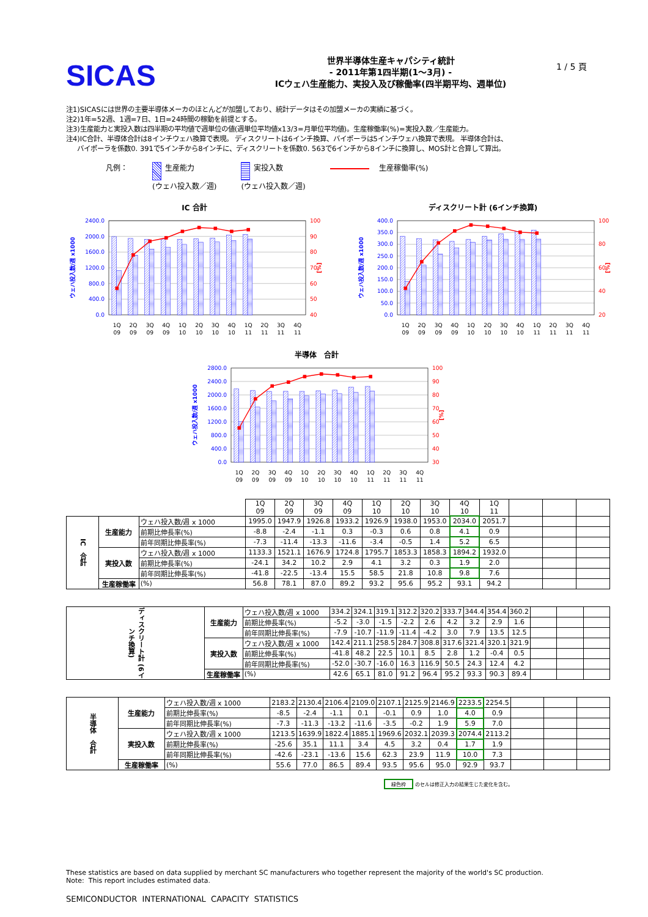SICAS
世界半導体生産キャパシティ統計
- 2011年第1四半期(1～3月) -
ICウェハ生産能力、実投入及び稼働率(四半期平均、週単位)
1 / 5 頁
注1)SICASには世界の主要半導体メーカのほとんどが加盟しており、統計データはその加盟メーカの実績に基づく。
注2)1年=52週、1週=7日、1日=24時間の稼動を前提とする。
注3)生産能力と実投入数は四半期の平均値で週単位の値(週単位平均値x13/3=月単位平均値)。生産稼働率(%)=実投入数／生産能力。
注4)IC合計、半導体合計は8インチウェハ換算で表現。 ディスクリートは6インチ換算、バイポーラは5インチウェハ換算で表現。 半導体合計は、
バイポーラを係数0. 391で5インチから8インチに、ディスクリートを係数0. 563で6インチから8インチに換算し、MOS計と合算して算出。
凡例： 生産能力
(ウェハ投入数／週)
実投入数
(ウェハ投入数／週)
生産稼働率(%)
IC 合計
2400.0
2000.0
1600.0
1200.0
800.0
400.0
0.0
100
90
80
70
60
50
40
ウェハ投入数/週 x1000
[%]
1Q
09
2Q
09
3Q
09
4Q
09
1Q
10
2Q
10
3Q
10
4Q
10
1Q
11
2Q
11
3Q
11
4Q
11
ディスクリート計 (6インチ換算)
400.0
350.0
300.0
250.0
200.0
150.0
100.0
50.0
0.0
100
80
60
40
20
ウェハ投入数/週 x1000
[%]
1Q
09
2Q
09
3Q
09
4Q
09
1Q
10
2Q
10
3Q
10
4Q
10
1Q
11
2Q
11
3Q
11
4Q
11
半導体　合計
2800.0
2400.0
2000.0
1600.0
1200.0
800.0
400.0
0.0
100
90
80
70
60
50
40
30
ウェハ投入数/週 x1000
[%]
1Q
09
2Q
09
3Q
09
4Q
09
1Q
10
2Q
10
3Q
10
4Q
10
1Q
11
2Q
11
3Q
11
4Q
11
| | | | 1Q 09 | 2Q 09 | 3Q 09 | 4Q 09 | 1Q 10 | 2Q 10 | 3Q 10 | 4Q 10 | 1Q 11 | | | |
| --- | --- | --- | --- | --- | --- | --- | --- | --- | --- | --- | --- | --- | --- | --- |
| IC 合計 | 生産能力 | ウェハ投入数/週 x 1000 | 1995.0 | 1947.9 | 1926.8 | 1933.2 | 1926.9 | 1938.0 | 1953.0 | 2034.0 | 2051.7 | | | |
| | | 前期比伸長率(%) | -8.8 | -2.4 | -1.1 | 0.3 | -0.3 | 0.6 | 0.8 | 4.1 | 0.9 | | | |
| | | 前年同期比伸長率(%) | -7.3 | -11.4 | -13.3 | -11.6 | -3.4 | -0.5 | 1.4 | 5.2 | 6.5 | | | |
| | 実投入数 | ウェハ投入数/週 x 1000 | 1133.3 | 1521.1 | 1676.9 | 1724.8 | 1795.7 | 1853.3 | 1858.3 | 1894.2 | 1932.0 | | | |
| | | 前期比伸長率(%) | -24.1 | 34.2 | 10.2 | 2.9 | 4.1 | 3.2 | 0.3 | 1.9 | 2.0 | | | |
| | | 前年同期比伸長率(%) | -41.8 | -22.5 | -13.4 | 15.5 | 58.5 | 21.8 | 10.8 | 9.8 | 7.6 | | | |
| | 生産稼働率 | (%) | 56.8 | 78.1 | 87.0 | 89.2 | 93.2 | 95.6 | 95.2 | 93.1 | 94.2 | | | |
| ディスクリート計 (6インチ換算) | 生産能力 | ウェハ投入数/週 x 1000 | 334.2 | 324.1 | 319.1 | 312.2 | 320.2 | 333.7 | 344.4 | 354.4 | 360.2 | | | |
| | | 前期比伸長率(%) | -5.2 | -3.0 | -1.5 | -2.2 | 2.6 | 4.2 | 3.2 | 2.9 | 1.6 | | | |
| | | 前年同期比伸長率(%) | -7.9 | -10.7 | -11.9 | -11.4 | -4.2 | 3.0 | 7.9 | 13.5 | 12.5 | | | |
| | 実投入数 | ウェハ投入数/週 x 1000 | 142.4 | 211.1 | 258.5 | 284.7 | 308.8 | 317.6 | 321.4 | 320.1 | 321.9 | | | |
| | | 前期比伸長率(%) | -41.8 | 48.2 | 22.5 | 10.1 | 8.5 | 2.8 | 1.2 | -0.4 | 0.5 | | | |
| | | 前年同期比伸長率(%) | -52.0 | -30.7 | -16.0 | 16.3 | 116.9 | 50.5 | 24.3 | 12.4 | 4.2 | | | |
| | 生産稼働率 | (%) | 42.6 | 65.1 | 81.0 | 91.2 | 96.4 | 95.2 | 93.3 | 90.3 | 89.4 | | | |
| 半導体 合計 | 生産能力 | ウェハ投入数/週 x 1000 | 2183.2 | 2130.4 | 2106.4 | 2109.0 | 2107.1 | 2125.9 | 2146.9 | 2233.5 | 2254.5 | | | |
| | | 前期比伸長率(%) | -8.5 | -2.4 | -1.1 | 0.1 | -0.1 | 0.9 | 1.0 | 4.0 | 0.9 | | | |
| | | 前年同期比伸長率(%) | -7.3 | -11.3 | -13.2 | -11.6 | -3.5 | -0.2 | 1.9 | 5.9 | 7.0 | | | |
| | 実投入数 | ウェハ投入数/週 x 1000 | 1213.5 | 1639.9 | 1822.4 | 1885.1 | 1969.6 | 2032.1 | 2039.3 | 2074.4 | 2113.2 | | | |
| | | 前期比伸長率(%) | -25.6 | 35.1 | 11.1 | 3.4 | 4.5 | 3.2 | 0.4 | 1.7 | 1.9 | | | |
| | | 前年同期比伸長率(%) | -42.6 | -23.1 | -13.6 | 15.6 | 62.3 | 23.9 | 11.9 | 10.0 | 7.3 | | | |
| | 生産稼働率 | (%) | 55.6 | 77.0 | 86.5 | 89.4 | 93.5 | 95.6 | 95.0 | 92.9 | 93.7 | | | |
緑色枠 のセルは修正入力の結果生じた変化を含む。
These statistics are based on data supplied by merchant SC manufacturers who together represent the majority of the world's SC production.
Note: This report includes estimated data.
SEMICONDUCTOR INTERNATIONAL CAPACITY STATISTICS